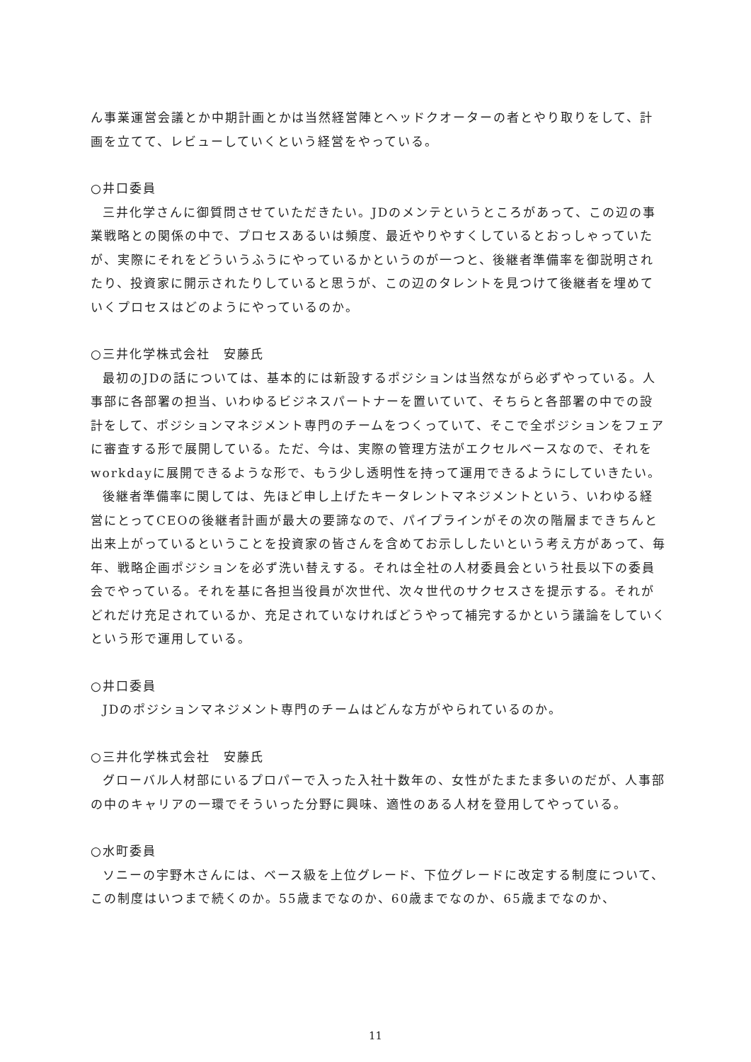ん事業運営会議とか中期計画とかは当然経営陣とヘッドクオーターの者とやり取りをして、計画を立てて、レビューしていくという経営をやっている。
○井口委員
三井化学さんに御質問させていただきたい。JDのメンテというところがあって、この辺の事業戦略との関係の中で、プロセスあるいは頻度、最近やりやすくしているとおっしゃっていたが、実際にそれをどういうふうにやっているかというのが一つと、後継者準備率を御説明されたり、投資家に開示されたりしていると思うが、この辺のタレントを見つけて後継者を埋めていくプロセスはどのようにやっているのか。
○三井化学株式会社　安藤氏
最初のJDの話については、基本的には新設するポジションは当然ながら必ずやっている。人事部に各部署の担当、いわゆるビジネスパートナーを置いていて、そちらと各部署の中での設計をして、ポジションマネジメント専門のチームをつくっていて、そこで全ポジションをフェアに審査する形で展開している。ただ、今は、実際の管理方法がエクセルベースなので、それをworkdayに展開できるような形で、もう少し透明性を持って運用できるようにしていきたい。
後継者準備率に関しては、先ほど申し上げたキータレントマネジメントという、いわゆる経営にとってCEOの後継者計画が最大の要諦なので、パイプラインがその次の階層まできちんと出来上がっているということを投資家の皆さんを含めてお示ししたいという考え方があって、毎年、戦略企画ポジションを必ず洗い替えする。それは全社の人材委員会という社長以下の委員会でやっている。それを基に各担当役員が次世代、次々世代のサクセスさを提示する。それがどれだけ充足されているか、充足されていなければどうやって補完するかという議論をしていくという形で運用している。
○井口委員
JDのポジションマネジメント専門のチームはどんな方がやられているのか。
○三井化学株式会社　安藤氏
グローバル人材部にいるプロパーで入った入社十数年の、女性がたまたま多いのだが、人事部の中のキャリアの一環でそういった分野に興味、適性のある人材を登用してやっている。
○水町委員
ソニーの宇野木さんには、ベース級を上位グレード、下位グレードに改定する制度について、この制度はいつまで続くのか。55歳までなのか、60歳までなのか、65歳までなのか、
11